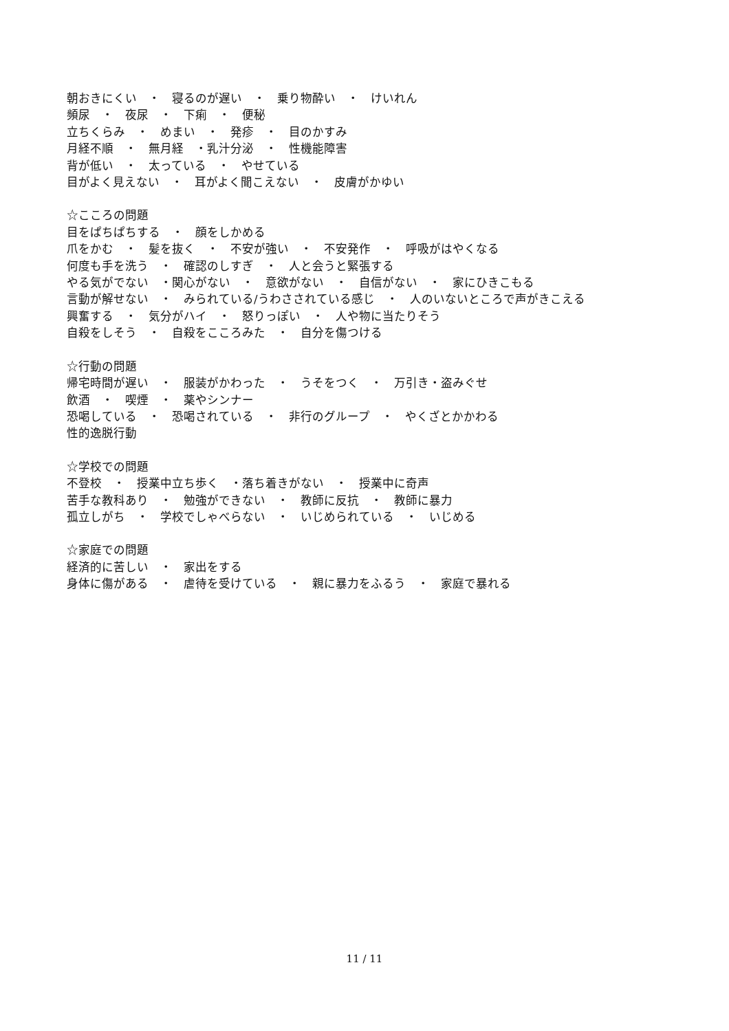朝おきにくい　・　寝るのが遅い　・　乗り物酔い　・　けいれん
頻尿　・　夜尿　・　下痢　・　便秘
立ちくらみ　・　めまい　・　発疹　・　目のかすみ
月経不順　・　無月経　・乳汁分泌　・　性機能障害
背が低い　・　太っている　・　やせている
目がよく見えない　・　耳がよく聞こえない　・　皮膚がかゆい
☆こころの問題
目をぱちぱちする　・　顔をしかめる
爪をかむ　・　髪を抜く　・　不安が強い　・　不安発作　・　呼吸がはやくなる
何度も手を洗う　・　確認のしすぎ　・　人と会うと緊張する
やる気がでない　・関心がない　・　意欲がない　・　自信がない　・　家にひきこもる
言動が解せない　・　みられている/うわさされている感じ　・　人のいないところで声がきこえる
興奮する　・　気分がハイ　・　怒りっぽい　・　人や物に当たりそう
自殺をしそう　・　自殺をこころみた　・　自分を傷つける
☆行動の問題
帰宅時間が遅い　・　服装がかわった　・　うそをつく　・　万引き・盗みぐせ
飲酒　・　喫煙　・　薬やシンナー
恐喝している　・　恐喝されている　・　非行のグループ　・　やくざとかかわる
性的逸脱行動
☆学校での問題
不登校　・　授業中立ち歩く　・落ち着きがない　・　授業中に奇声
苦手な教科あり　・　勉強ができない　・　教師に反抗　・　教師に暴力
孤立しがち　・　学校でしゃべらない　・　いじめられている　・　いじめる
☆家庭での問題
経済的に苦しい　・　家出をする
身体に傷がある　・　虐待を受けている　・　親に暴力をふるう　・　家庭で暴れる
11 / 11